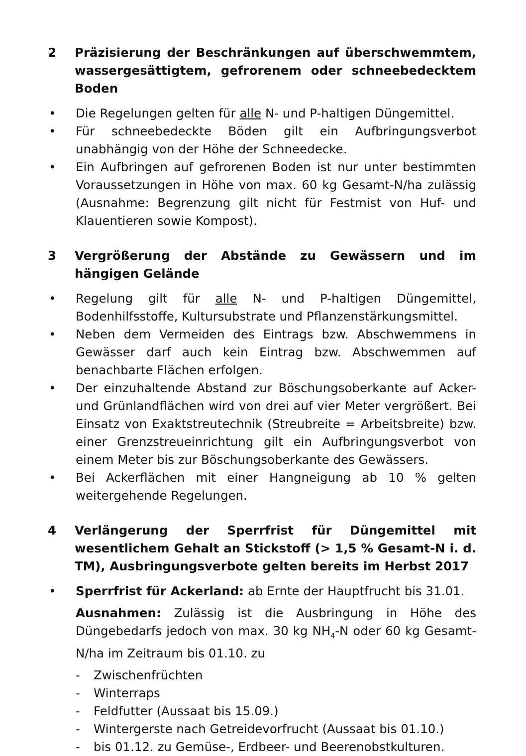2 Präzisierung der Beschränkungen auf überschwemmtem, wassergesättigtem, gefrorenem oder schneebedecktem Boden
• Die Regelungen gelten für alle N- und P-haltigen Düngemittel.
• Für schneebedeckte Böden gilt ein Aufbringungsverbot unabhängig von der Höhe der Schneedecke.
• Ein Aufbringen auf gefrorenen Boden ist nur unter bestimmten Voraussetzungen in Höhe von max. 60 kg Gesamt-N/ha zulässig (Ausnahme: Begrenzung gilt nicht für Festmist von Huf- und Klauentieren sowie Kompost).
3 Vergrößerung der Abstände zu Gewässern und im hängigen Gelände
• Regelung gilt für alle N- und P-haltigen Düngemittel, Bodenhilfsstoffe, Kultursubstrate und Pflanzenstärkungsmittel.
• Neben dem Vermeiden des Eintrags bzw. Abschwemmens in Gewässer darf auch kein Eintrag bzw. Abschwemmen auf benachbarte Flächen erfolgen.
• Der einzuhaltende Abstand zur Böschungsoberkante auf Acker- und Grünlandflächen wird von drei auf vier Meter vergrößert. Bei Einsatz von Exaktstreutechnik (Streubreite = Arbeitsbreite) bzw. einer Grenzstreueinrichtung gilt ein Aufbringungsverbot von einem Meter bis zur Böschungsoberkante des Gewässers.
• Bei Ackerflächen mit einer Hangneigung ab 10 % gelten weitergehende Regelungen.
4 Verlängerung der Sperrfrist für Düngemittel mit wesentlichem Gehalt an Stickstoff (> 1,5 % Gesamt-N i. d. TM), Ausbringungsverbote gelten bereits im Herbst 2017
• Sperrfrist für Ackerland: ab Ernte der Hauptfrucht bis 31.01.
Ausnahmen: Zulässig ist die Ausbringung in Höhe des Düngebedarfs jedoch von max. 30 kg NH<sub>4</sub>-N oder 60 kg Gesamt-N/ha im Zeitraum bis 01.10. zu
- Zwischenfrüchten
- Winterraps
- Feldfutter (Aussaat bis 15.09.)
- Wintergerste nach Getreidevorfrucht (Aussaat bis 01.10.)
- bis 01.12. zu Gemüse-, Erdbeer- und Beerenobstkulturen.